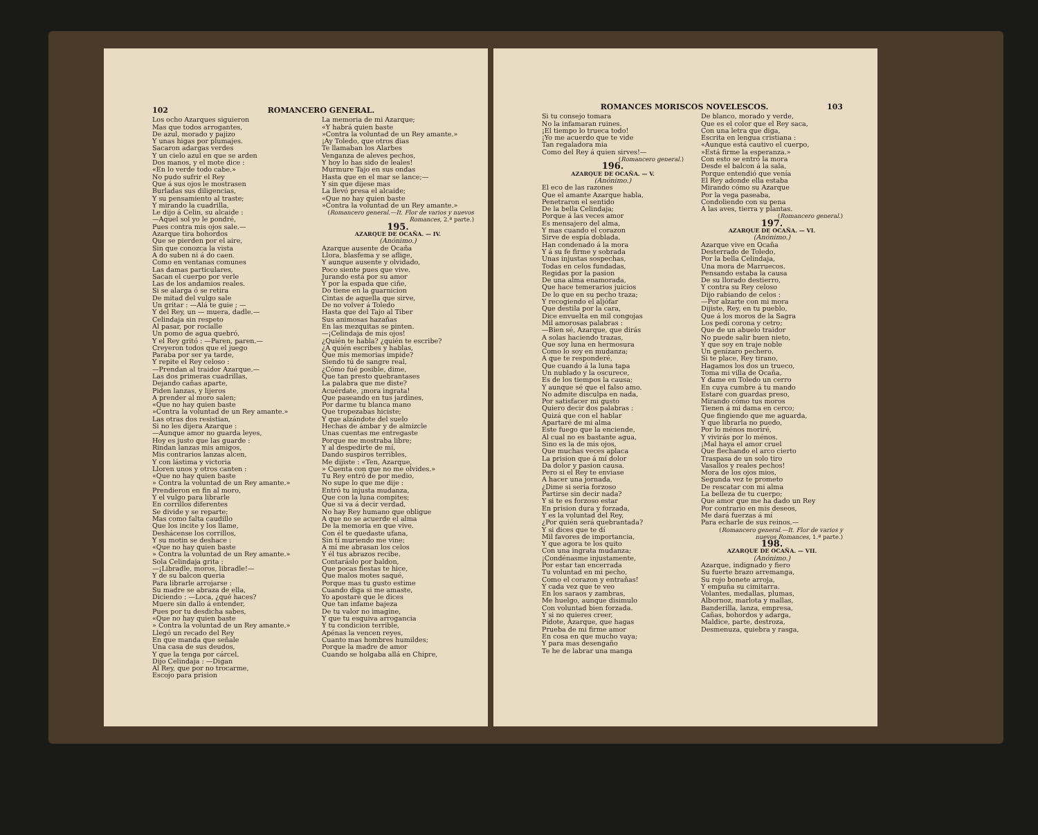102 ROMANCERO GENERAL.
Los ocho Azarques siguieron
Mas que todos arrogantes,
De azul, morado y pajizo
Y unas higas por plumajes.
Sacaron adargas verdes
Y un cielo azul en que se arden
Dos manos, y el mote dice :
«En lo verde todo cabe.»
No pudo sufrir el Rey
Que á sus ojos le mostrasen
Burladas sus diligencias,
Y su pensamiento al traste;
Y mirando la cuadrilla,
Le dijo á Celin, su alcaide :
—Aquel sol yo le pondré,
Pues contra mis ojos sale.—
Azarque tira bohordos
Que se pierden por el aire,
Sin que conozca la vista
A do suben ni á do caen.
Como en ventanas comunes
Las damas particulares,
Sacan el cuerpo por verle
Las de los andamios reales.
Si se alarga ó se retira
De mitad del vulgo sale
Un gritar : —Alá te guie ; —
Y del Rey, un — muera, dadle.—
Celindaja sin respeto
Al pasar, por rocialle
Un pomo de agua quebró,
Y el Rey gritó : —Paren, paren.—
Creyeron todos que el juego
Paraba por ser ya tarde,
Y repite el Rey celoso :
—Prendan al traidor Azarque.—
Las dos primeras cuadrillas,
Dejando cañas aparte,
Piden lanzas, y lijeros
A prender al moro salen;
«Que no hay quien baste
»Contra la voluntad de un Rey amante.»
Las otras dos resistian,
Si no les dijera Azarque :
—Aunque amor no guarda leyes,
Hoy es justo que las guarde :
Rindan lanzas mis amigos,
Mis contrarios lanzas alcen,
Y con lástima y victoria
Lloren unos y otros canten :
«Que no hay quien baste
» Contra la voluntad de un Rey amante.»
Prendieron en fin al moro,
Y el vulgo para librarle
En corrillos diferentes
Se divide y se reparte;
Mas como falta caudillo
Que los incite y los llame,
Deshácense los corrillos,
Y su motin se deshace :
«Que no hay quien baste
» Contra la voluntad de un Rey amante.»
Sola Celindaja grita :
—¡Libradle, moros, libradle!—
Y de su balcon queria
Para librarle arrojarse :
Su madre se abraza de ella,
Diciendo : —Loca, ¿qué haces?
Muere sin dallo á entender,
Pues por tu desdicha sabes,
«Que no hay quien baste
» Contra la voluntad de un Rey amante.»
Llegó un recado del Rey
En que manda que señale
Una casa de sus deudos,
Y que la tenga por cárcel.
Dijo Celindaja : —Digan
Al Rey, que por no trocarme,
Escojo para prision
La memoria de mi Azarque;
«Y habrá quien baste
»Contra la voluntad de un Rey amante.»
¡Ay Toledo, que otros dias
Te llamaban los Alarbes
Venganza de aleves pechos,
Y hoy lo has sido de leales!
Murmure Tajo en sus ondas
Hasta que en el mar se lance;—
Y sin que dijese mas
La llevó presa el alcaide;
«Que no hay quien baste
»Contra la voluntad de un Rey amante.»
(Romancero general.—It. Flor de varios y nuevos Romances, 2.ª parte.)
195.
AZARQUE DE OCAÑA. — IV.
(Anónimo.)
Azarque ausente de Ocaña
Llora, blasfema y se aflige,
Y aunque ausente y olvidado,
Poco siente pues que vive.
Jurando está por su amor
Y por la espada que ciñe,
Do tiene en la guarnicion
Cintas de aquella que sirve,
De no volver á Toledo
Hasta que del Tajo al Tiber
Sus animosas hazañas
En las mezquitas se pinten.
—¡Celindaja de mis ojos!
¿Quién te habla? ¿quién te escribe?
¿A quién escribes y hablas,
Que mis memorias impide?
Siendo tú de sangre real,
¿Cómo fué posible, dime,
Que tan presto quebrantases
La palabra que me diste?
Acuérdate, ¡mora ingrata!
Que paseando en tus jardines,
Por darme tu blanca mano
Que tropezabas hiciste;
Y que alzándote del suelo
Hechas de ámbar y de almizcle
Unas cuentas me entregaste
Porque me mostraba libre;
Y al despedirte de mí,
Dando suspiros terribles,
Me dijiste : «Ten, Azarque,
» Cuenta con que no me olvides.»
Tu Rey entró de por medio,
No supe lo que me dije :
Entró tu injusta mudanza,
Que con la luna compites;
Que si va á decir verdad,
No hay Rey humano que obligue
A que no se acuerde el alma
De la memoria en que vive.
Con él te quedaste ufana,
Sin tí muriendo me vine;
A mí me abrasan los celos
Y él tus abrazos recibe.
Contaráslo por baldon,
Que pocas fiestas te hice,
Que malos motes saqué,
Porque mas tu gusto estime
Cuando diga si me amaste,
Yo apostaré que le dices
Que tan infame bajeza
De tu valor no imagine,
Y que tu esquiva arrogancia
Y tu condicion terrible,
Apénas la vencen reyes,
Cuanto mas hombres humildes;
Porque la madre de amor
Cuando se holgaba allá en Chipre,
ROMANCES MORISCOS NOVELESCOS. 103
Si tu consejo tomara
No la infamaran ruines.
¡El tiempo lo trueca todo!
¡Yo me acuerdo que te vide
Tan regaladora mia
Como del Rey á quien sirves!—
(Romancero general.)
196.
AZARQUE DE OCAÑA. — V.
(Anónimo.)
El eco de las razones
Que el amante Azarque habla,
Penetraron el sentido
De la bella Celindaja;
Porque á las veces amor
Es mensajero del alma,
Y mas cuando el corazon
Sirve de espía doblada.
Han condenado á la mora
Y á su fe firme y sobrada
Unas injustas sospechas,
Todas en celos fundadas,
Regidas por la pasion
De una alma enamorada,
Que hace temerarios juicios
De lo que en su pecho traza;
Y recogiendo el aljófar
Que destila por la cara,
Dice envuelta en mil congojas
Mil amorosas palabras :
—Bien sé, Azarque, que dirás
A solas haciendo trazas,
Que soy luna en hermosura
Como lo soy en mudanza;
A que te responderé,
Que cuando á la luna tapa
Un nublado y la oscurece,
Es de los tiempos la causa;
Y aunque sé que el falso amo.
No admite disculpa en nada,
Por satisfacer mi gusto
Quiero decir dos palabras :
Quizá que con el hablar
Apartaré de mi alma
Este fuego que la enciende,
Al cual no es bastante agua,
Sino es la de mis ojos,
Que muchas veces aplaca
La prision que á mí dolor
Da dolor y pasion causa.
Pero si el Rey te enviase
A hacer una jornada,
¿Dime si seria forzoso
Partirse sin decir nada?
Y si te es forzoso estar
En prision dura y forzada,
Y es la voluntad del Rey,
¿Por quién será quebrantada?
Y si dices que te dí
Mil favores de importancia,
Y que agora te los quito
Con una ingrata mudanza;
¡Condénasme injustamente,
Por estar tan encerrada
Tu voluntad en mi pecho,
Como el corazon y entrañas!
Y cada vez que te veo
En los saraos y zambras,
Me huelgo, aunque disimulo
Con voluntad bien forzada.
Y si no quieres creer,
Pídote, Azarque, que hagas
Prueba de mi firme amor
En cosa en que mucho vaya;
Y para mas desengaño
Te he de labrar una manga
De blanco, morado y verde,
Que es el color que el Rey saca,
Con una letra que diga,
Escrita en lengua cristiana :
«Aunque está cautivo el cuerpo,
»Está firme la esperanza.»
Con esto se entró la mora
Desde el balcon á la sala,
Porque entendió que venía
El Rey adonde ella estaba
Mirando cómo su Azarque
Por la vega paseaba,
Condoliendo con su pena
A las aves, tierra y plantas.
(Romancero general.)
197.
AZARQUE DE OCAÑA. — VI.
(Anónimo.)
Azarque vive en Ocaña
Desterrado de Toledo,
Por la bella Celindaja,
Una mora de Marruecos.
Pensando estaba la causa
De su llorado destierro,
Y contra su Rey celoso
Dijo rabiando de celos :
—Por alzarte con mi mora
Dijiste, Rey, en tu pueblo,
Que á los moros de la Sagra
Los pedí corona y cetro;
Que de un abuelo traidor
No puede salir buen nieto,
Y que soy en traje noble
Un genízaro pechero.
Si te place, Rey tirano,
Hagamos los dos un trueco,
Toma mi villa de Ocaña,
Y dame en Toledo un cerro
En cuya cumbre á tu mando
Estaré con guardas preso,
Mirando cómo tus moros
Tienen á mi dama en cerco;
Que fingiendo que me aguarda,
Y que librarla no puedo,
Por lo ménos moriré,
Y vivirás por lo ménos.
¡Mal haya el amor cruel
Que flechando el arco cierto
Traspasa de un solo tiro
Vasallos y reales pechos!
Mora de los ojos mios,
Segunda vez te prometo
De rescatar con mi alma
La belleza de tu cuerpo;
Que amor que me ha dado un Rey
Por contrario en mis deseos,
Me dará fuerzas á mí
Para echarle de sus reinos.—
(Romancero general.—It. Flor de varios y nuevos Romances, 1.ª parte.)
198.
AZARQUE DE OCAÑA. — VII.
(Anónimo.)
Azarque, indignado y fiero
Su fuerte brazo arremanga,
Su rojo bonete arroja,
Y empuña su cimitarra.
Volantes, medallas, plumas,
Albornoz, marlota y mallas,
Banderilla, lanza, empresa,
Cañas, bohordos y adarga,
Maldice, parte, destroza,
Desmenuza, quiebra y rasga,